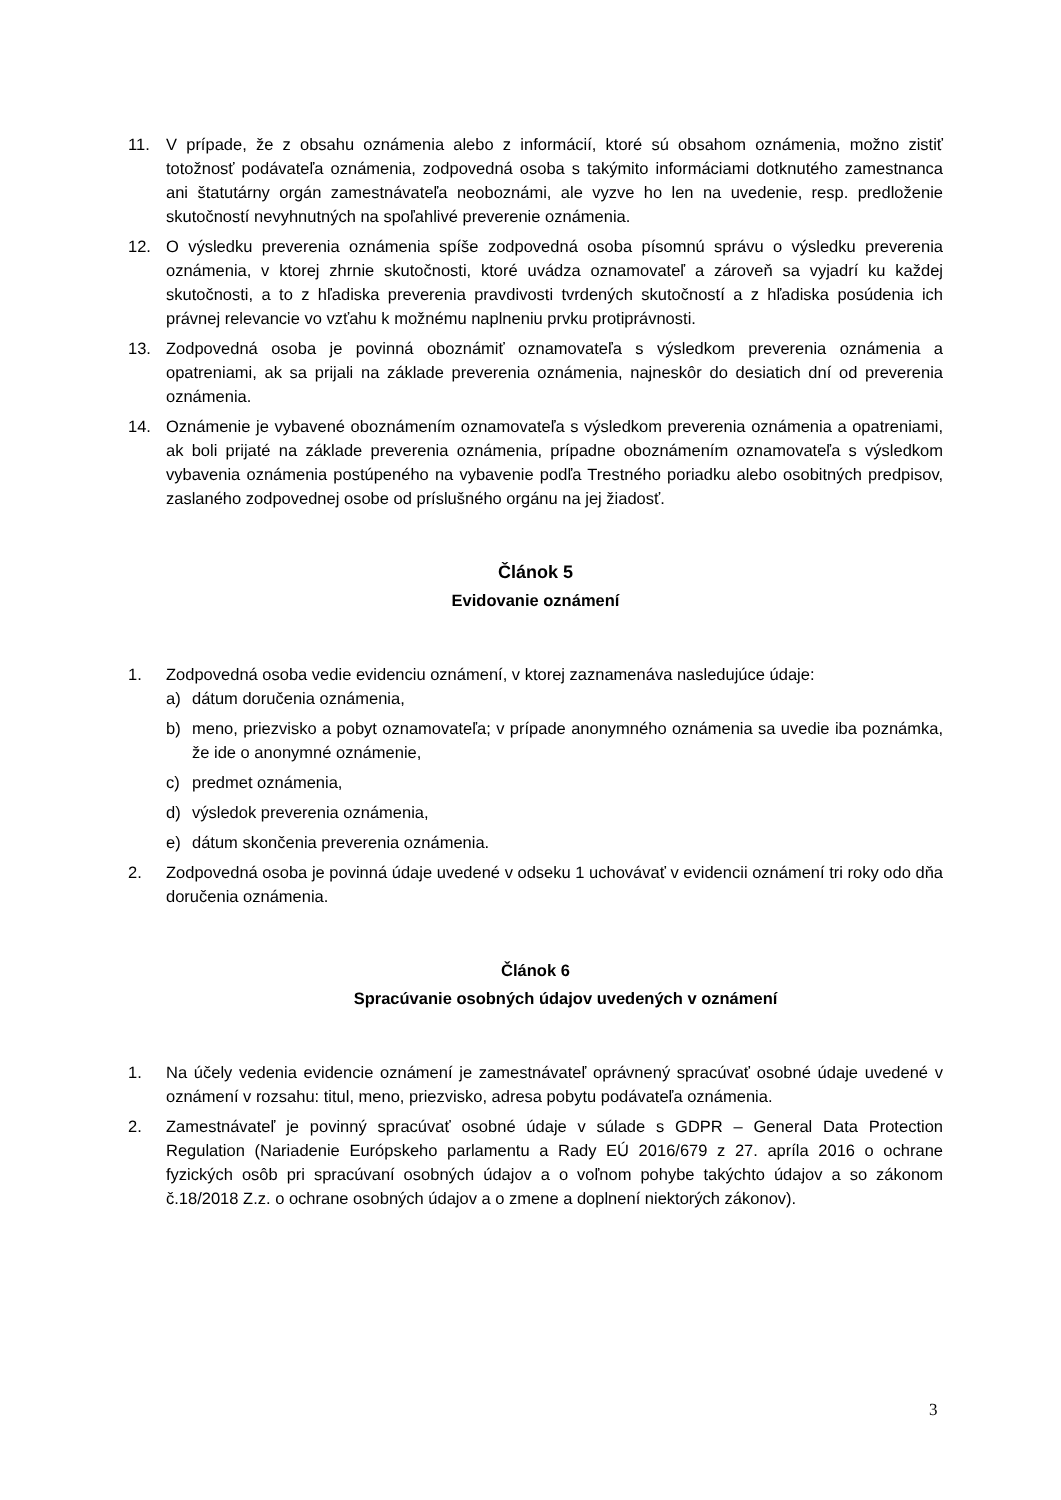11. V prípade, že z obsahu oznámenia alebo z informácií, ktoré sú obsahom oznámenia, možno zistiť totožnosť podávateľa oznámenia, zodpovedná osoba s takýmito informáciami dotknutého zamestnanca ani štatutárny orgán zamestnávateľa neoboznámi, ale vyzve ho len na uvedenie, resp. predloženie skutočností nevyhnutných na spoľahlivé preverenie oznámenia.
12. O výsledku preverenia oznámenia spíše zodpovedná osoba písomnú správu o výsledku preverenia oznámenia, v ktorej zhrnie skutočnosti, ktoré uvádza oznamovateľ a zároveň sa vyjadrí ku každej skutočnosti, a to z hľadiska preverenia pravdivosti tvrdených skutočností a z hľadiska posúdenia ich právnej relevancie vo vzťahu k možnému naplneniu prvku protiprávnosti.
13. Zodpovedná osoba je povinná oboznámiť oznamovateľa s výsledkom preverenia oznámenia a opatreniami, ak sa prijali na základe preverenia oznámenia, najneskôr do desiatich dní od preverenia oznámenia.
14. Oznámenie je vybavené oboznámením oznamovateľa s výsledkom preverenia oznámenia a opatreniami, ak boli prijaté na základe preverenia oznámenia, prípadne oboznámením oznamovateľa s výsledkom vybavenia oznámenia postúpeného na vybavenie podľa Trestného poriadku alebo osobitných predpisov, zaslaného zodpovednej osobe od príslušného orgánu na jej žiadosť.
Článok 5
Evidovanie oznámení
1. Zodpovedná osoba vedie evidenciu oznámení, v ktorej zaznamenáva nasledujúce údaje:
a) dátum doručenia oznámenia,
b) meno, priezvisko a pobyt oznamovateľa; v prípade anonymného oznámenia sa uvedie iba poznámka, že ide o anonymné oznámenie,
c) predmet oznámenia,
d) výsledok preverenia oznámenia,
e) dátum skončenia preverenia oznámenia.
2. Zodpovedná osoba je povinná údaje uvedené v odseku 1 uchovávať v evidencii oznámení tri roky odo dňa doručenia oznámenia.
Článok 6
Spracúvanie osobných údajov uvedených v oznámení
1. Na účely vedenia evidencie oznámení je zamestnávateľ oprávnený spracúvať osobné údaje uvedené v oznámení v rozsahu: titul, meno, priezvisko, adresa pobytu podávateľa oznámenia.
2. Zamestnávateľ je povinný spracúvať osobné údaje v súlade s GDPR – General Data Protection Regulation (Nariadenie Európskeho parlamentu a Rady EÚ 2016/679 z 27. apríla 2016 o ochrane fyzických osôb pri spracúvaní osobných údajov a o voľnom pohybe takýchto údajov a so zákonom č.18/2018 Z.z. o ochrane osobných údajov a o zmene a doplnení niektorých zákonov).
3